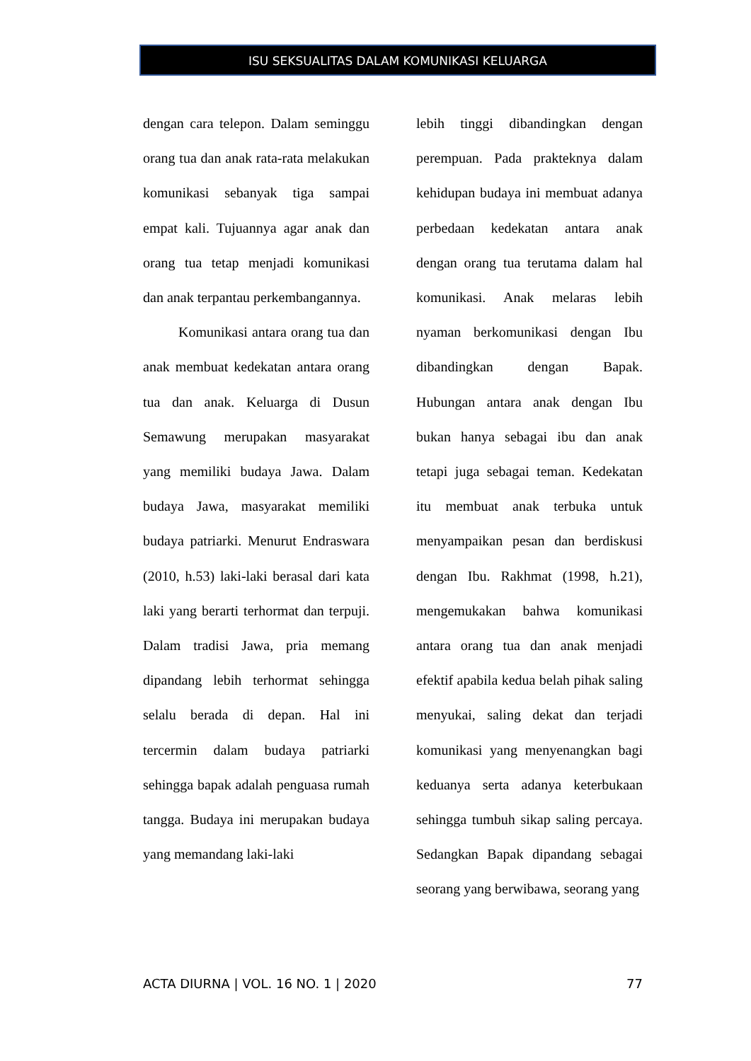ISU SEKSUALITAS DALAM KOMUNIKASI KELUARGA
dengan cara telepon. Dalam seminggu orang tua dan anak rata-rata melakukan komunikasi sebanyak tiga sampai empat kali. Tujuannya agar anak dan orang tua tetap menjadi komunikasi dan anak terpantau perkembangannya.
Komunikasi antara orang tua dan anak membuat kedekatan antara orang tua dan anak. Keluarga di Dusun Semawung merupakan masyarakat yang memiliki budaya Jawa. Dalam budaya Jawa, masyarakat memiliki budaya patriarki. Menurut Endraswara (2010, h.53) laki-laki berasal dari kata laki yang berarti terhormat dan terpuji. Dalam tradisi Jawa, pria memang dipandang lebih terhormat sehingga selalu berada di depan. Hal ini tercermin dalam budaya patriarki sehingga bapak adalah penguasa rumah tangga. Budaya ini merupakan budaya yang memandang laki-laki
lebih tinggi dibandingkan dengan perempuan. Pada prakteknya dalam kehidupan budaya ini membuat adanya perbedaan kedekatan antara anak dengan orang tua terutama dalam hal komunikasi. Anak melaras lebih nyaman berkomunikasi dengan Ibu dibandingkan dengan Bapak. Hubungan antara anak dengan Ibu bukan hanya sebagai ibu dan anak tetapi juga sebagai teman. Kedekatan itu membuat anak terbuka untuk menyampaikan pesan dan berdiskusi dengan Ibu. Rakhmat (1998, h.21), mengemukakan bahwa komunikasi antara orang tua dan anak menjadi efektif apabila kedua belah pihak saling menyukai, saling dekat dan terjadi komunikasi yang menyenangkan bagi keduanya serta adanya keterbukaan sehingga tumbuh sikap saling percaya. Sedangkan Bapak dipandang sebagai seorang yang berwibawa, seorang yang
ACTA DIURNA | VOL. 16 NO. 1 | 2020 77